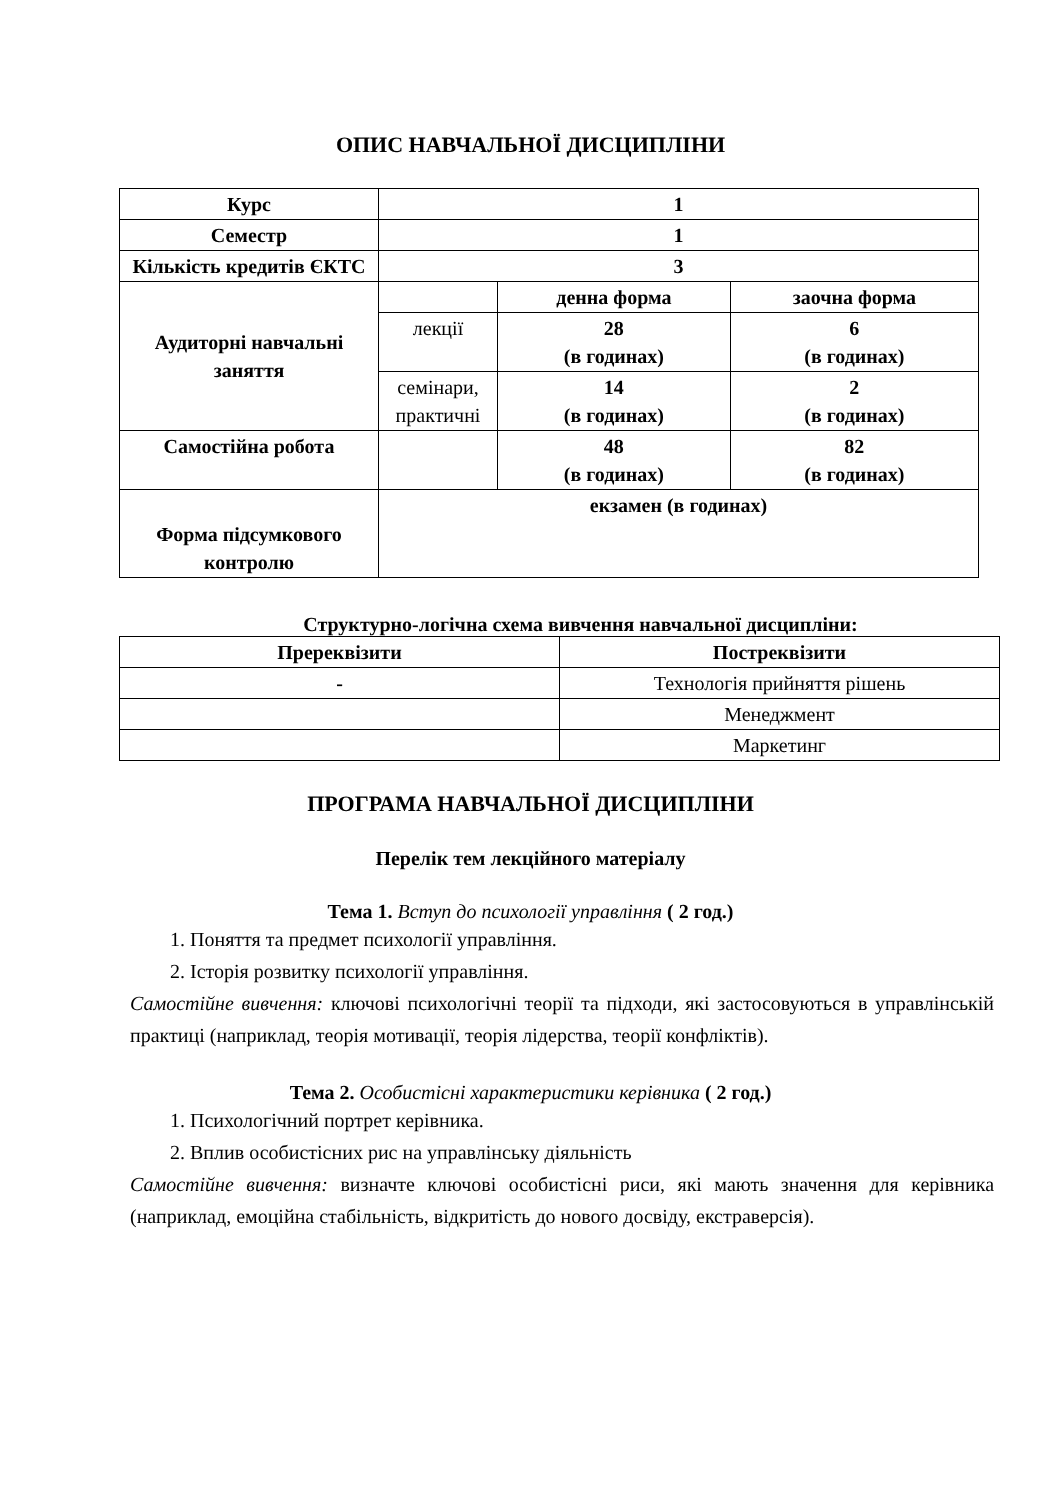ОПИС НАВЧАЛЬНОЇ ДИСЦИПЛІНИ
| Курс | 1 | | |
| Семестр | 1 | | |
| Кількість кредитів ЄКТС | 3 | | |
| Аудиторні навчальні заняття | | денна форма | заочна форма |
| | лекції | 28 (в годинах) | 6 (в годинах) |
| | семінари, практичні | 14 (в годинах) | 2 (в годинах) |
| Самостійна робота | | 48 (в годинах) | 82 (в годинах) |
| Форма підсумкового контролю | екзамен (в годинах) | | |
Структурно-логічна схема вивчення навчальної дисципліни:
| Пререквізити | Постреквізити |
| --- | --- |
| - | Технологія прийняття рішень |
| | Менеджмент |
| | Маркетинг |
ПРОГРАМА НАВЧАЛЬНОЇ ДИСЦИПЛІНИ
Перелік тем лекційного матеріалу
Тема 1. Вступ до психології управління ( 2 год.)
1. Поняття та предмет психології управління.
2. Історія розвитку психології управління.
Самостійне вивчення: ключові психологічні теорії та підходи, які застосовуються в управлінській практиці (наприклад, теорія мотивації, теорія лідерства, теорії конфліктів).
Тема 2. Особистісні характеристики керівника ( 2 год.)
1. Психологічний портрет керівника.
2. Вплив особистісних рис на управлінську діяльність
Самостійне вивчення: визначте ключові особистісні риси, які мають значення для керівника (наприклад, емоційна стабільність, відкритість до нового досвіду, екстраверсія).